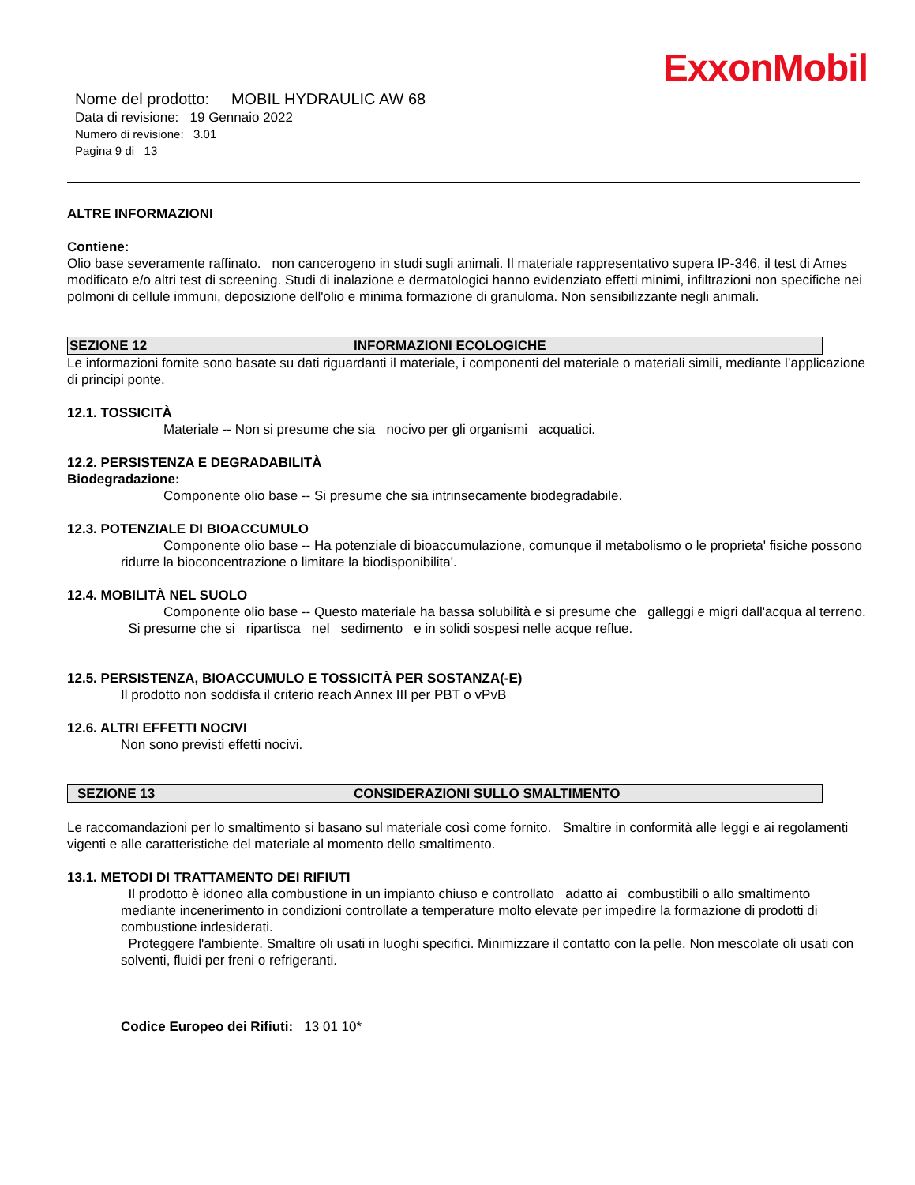ExxonMobil
Nome del prodotto: MOBIL HYDRAULIC AW 68
Data di revisione: 19 Gennaio 2022
Numero di revisione: 3.01
Pagina 9 di 13
ALTRE INFORMAZIONI
Contiene:
Olio base severamente raffinato. non cancerogeno in studi sugli animali. Il materiale rappresentativo supera IP-346, il test di Ames modificato e/o altri test di screening. Studi di inalazione e dermatologici hanno evidenziato effetti minimi, infiltrazioni non specifiche nei polmoni di cellule immuni, deposizione dell'olio e minima formazione di granuloma. Non sensibilizzante negli animali.
SEZIONE 12 INFORMAZIONI ECOLOGICHE
Le informazioni fornite sono basate su dati riguardanti il materiale, i componenti del materiale o materiali simili, mediante l’applicazione di principi ponte.
12.1. TOSSICITÀ
Materiale -- Non si presume che sia nocivo per gli organismi acquatici.
12.2. PERSISTENZA E DEGRADABILITÀ
Biodegradazione:
Componente olio base -- Si presume che sia intrinsecamente biodegradabile.
12.3. POTENZIALE DI BIOACCUMULO
Componente olio base -- Ha potenziale di bioaccumulazione, comunque il metabolismo o le proprieta' fisiche possono ridurre la bioconcentrazione o limitare la biodisponibilita'.
12.4. MOBILITÀ NEL SUOLO
Componente olio base -- Questo materiale ha bassa solubilità e si presume che galleggi e migri dall'acqua al terreno. Si presume che si ripartisca nel sedimento e in solidi sospesi nelle acque reflue.
12.5. PERSISTENZA, BIOACCUMULO E TOSSICITÀ PER SOSTANZA(-E)
Il prodotto non soddisfa il criterio reach Annex III per PBT o vPvB
12.6. ALTRI EFFETTI NOCIVI
Non sono previsti effetti nocivi.
SEZIONE 13 CONSIDERAZIONI SULLO SMALTIMENTO
Le raccomandazioni per lo smaltimento si basano sul materiale così come fornito. Smaltire in conformità alle leggi e ai regolamenti vigenti e alle caratteristiche del materiale al momento dello smaltimento.
13.1. METODI DI TRATTAMENTO DEI RIFIUTI
Il prodotto è idoneo alla combustione in un impianto chiuso e controllato adatto ai combustibili o allo smaltimento mediante incenerimento in condizioni controllate a temperature molto elevate per impedire la formazione di prodotti di combustione indesiderati.
Proteggere l'ambiente. Smaltire oli usati in luoghi specifici. Minimizzare il contatto con la pelle. Non mescolate oli usati con solventi, fluidi per freni o refrigeranti.
Codice Europeo dei Rifiuti: 13 01 10*